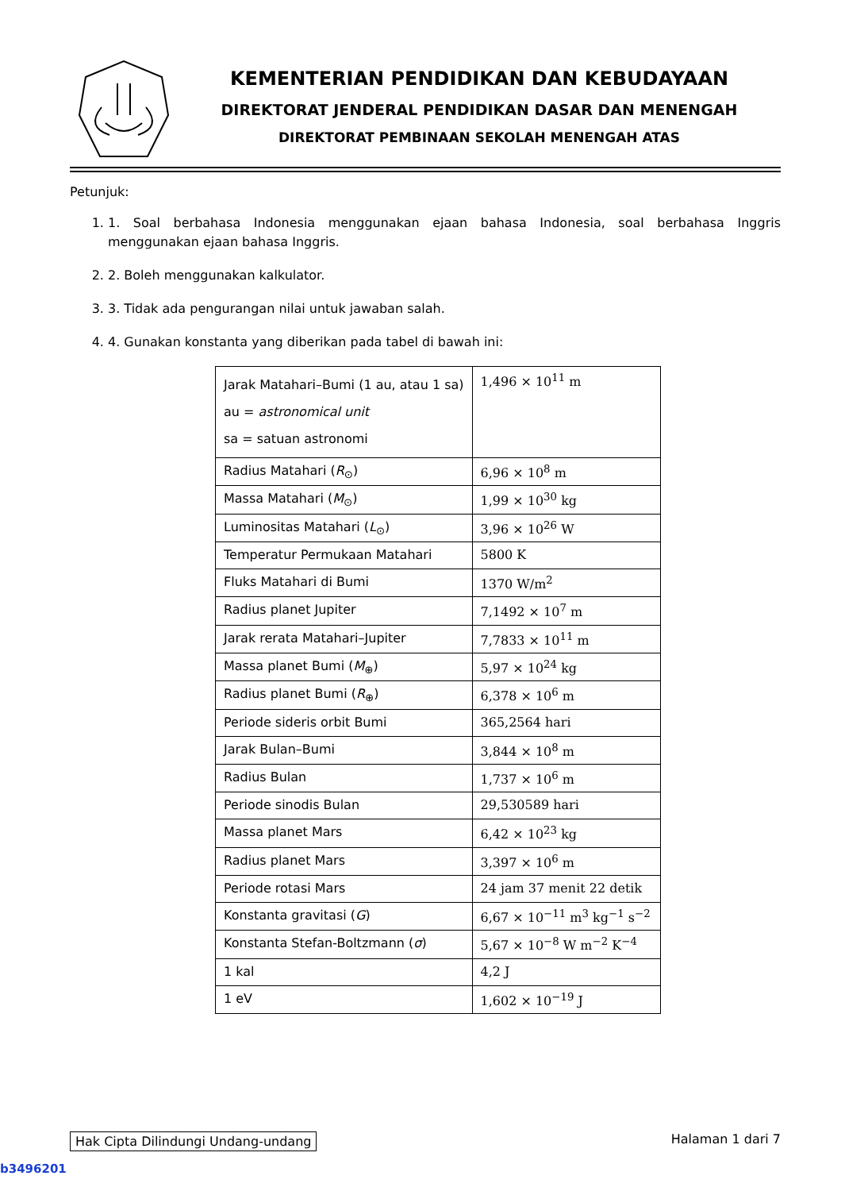KEMENTERIAN PENDIDIKAN DAN KEBUDAYAAN
DIREKTORAT JENDERAL PENDIDIKAN DASAR DAN MENENGAH
DIREKTORAT PEMBINAAN SEKOLAH MENENGAH ATAS
Petunjuk:
1. 1. Soal berbahasa Indonesia menggunakan ejaan bahasa Indonesia, soal berbahasa Inggris menggunakan ejaan bahasa Inggris.
2. 2. Boleh menggunakan kalkulator.
3. 3. Tidak ada pengurangan nilai untuk jawaban salah.
4. 4. Gunakan konstanta yang diberikan pada tabel di bawah ini:
| Jarak Matahari–Bumi (1 au, atau 1 sa) au = astronomical unit sa = satuan astronomi | 1,496 × 10<sup>11</sup> m |
| Radius Matahari ( R<sub>⊙</sub>) | 6,96 × 10<sup>8</sup> m |
| Massa Matahari ( M<sub>⊙</sub>) | 1,99 × 10<sup>30</sup> kg |
| Luminositas Matahari ( L<sub>⊙</sub>) | 3,96 × 10<sup>26</sup> W |
| Temperatur Permukaan Matahari | 5800 K |
| Fluks Matahari di Bumi | 1370 W/m<sup>2</sup> |
| Radius planet Jupiter | 7,1492 × 10<sup>7</sup> m |
| Jarak rerata Matahari–Jupiter | 7,7833 × 10<sup>11</sup> m |
| Massa planet Bumi ( M<sub>⊕</sub>) | 5,97 × 10<sup>24</sup> kg |
| Radius planet Bumi ( R<sub>⊕</sub>) | 6,378 × 10<sup>6</sup> m |
| Periode sideris orbit Bumi | 365,2564 hari |
| Jarak Bulan–Bumi | 3,844 × 10<sup>8</sup> m |
| Radius Bulan | 1,737 × 10<sup>6</sup> m |
| Periode sinodis Bulan | 29,530589 hari |
| Massa planet Mars | 6,42 × 10<sup>23</sup> kg |
| Radius planet Mars | 3,397 × 10<sup>6</sup> m |
| Periode rotasi Mars | 24 jam 37 menit 22 detik |
| Konstanta gravitasi ( G ) | 6,67 × 10<sup>−11</sup> m<sup>3</sup> kg<sup>−1</sup> s<sup>−2</sup> |
| Konstanta Stefan-Boltzmann ( σ ) | 5,67 × 10<sup>−8</sup> W m<sup>−2</sup> K<sup>−4</sup> |
| 1 kal | 4,2 J |
| 1 eV | 1,602 × 10<sup>−19</sup> J |
Hak Cipta Dilindungi Undang-undang Halaman 1 dari 7
b3496201